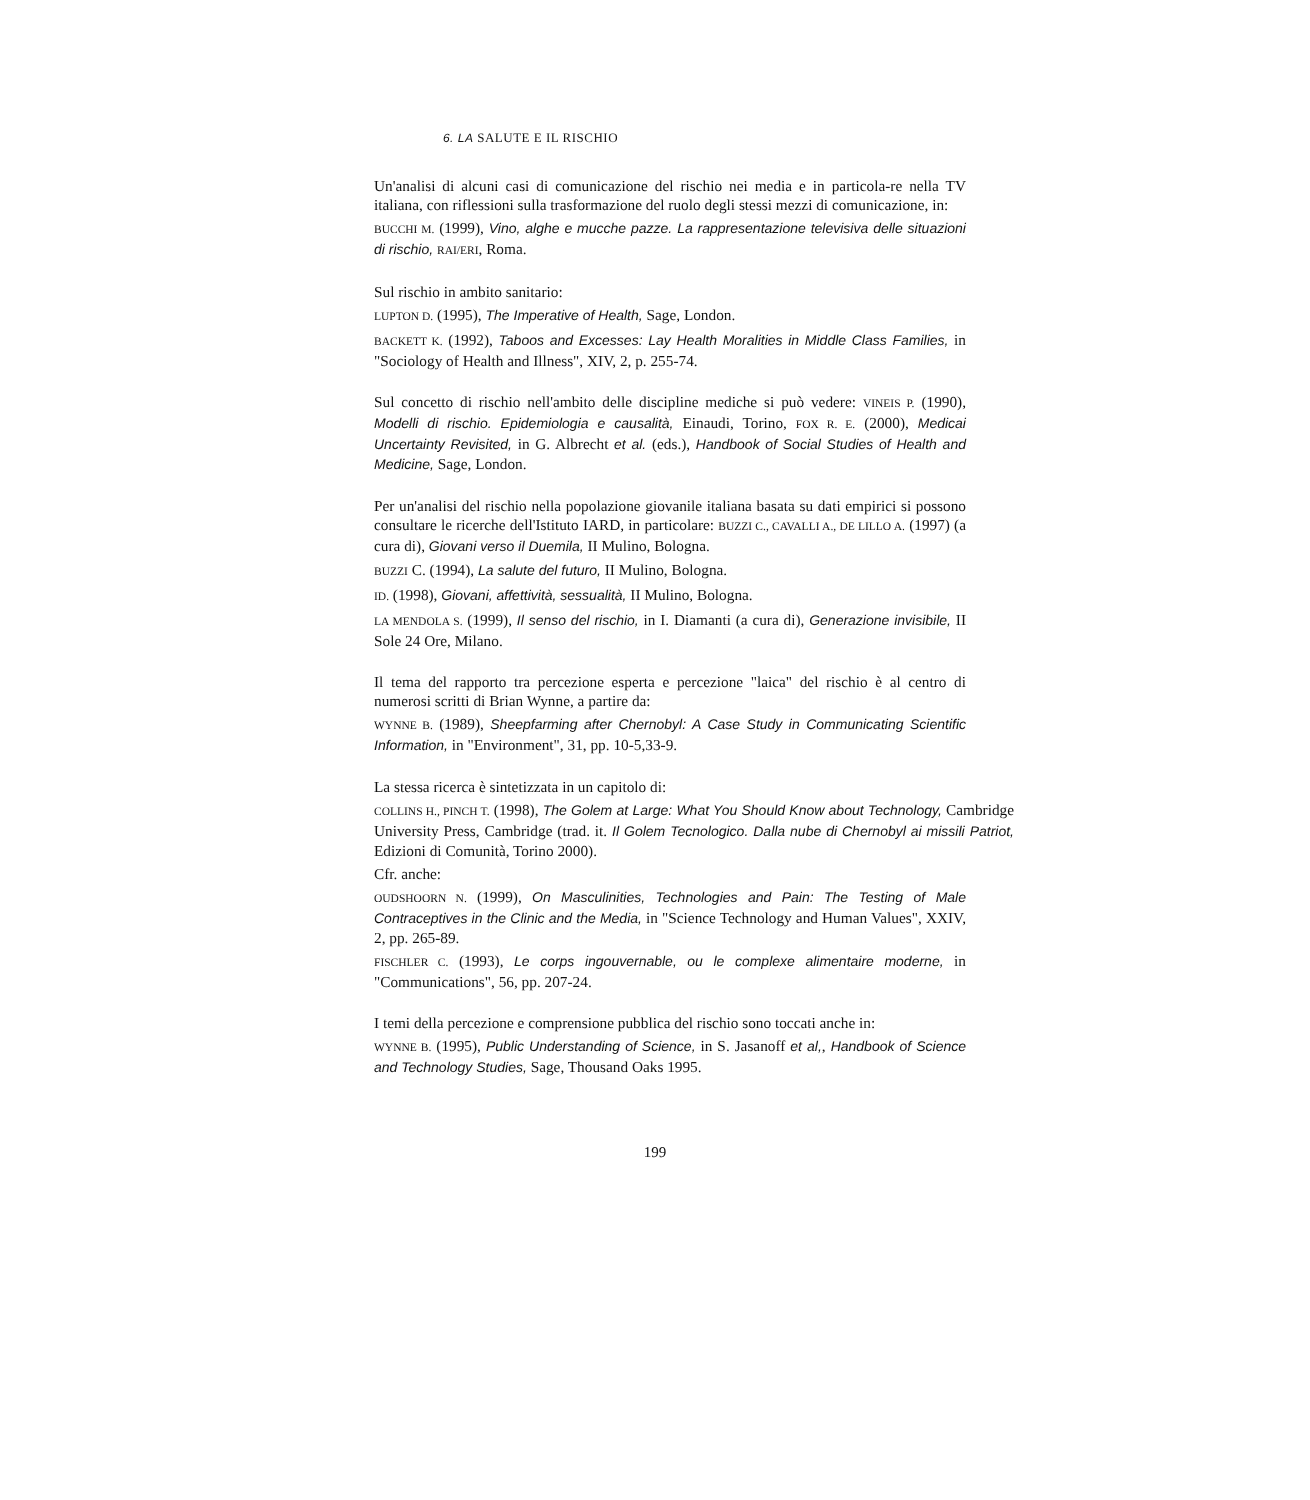6. LA SALUTE E IL RISCHIO
Un'analisi di alcuni casi di comunicazione del rischio nei media e in particola-re nella TV italiana, con riflessioni sulla trasformazione del ruolo degli stessi mezzi di comunicazione, in:
BUCCHI M. (1999), Vino, alghe e mucche pazze. La rappresentazione televisiva delle situazioni di rischio, RAI/ERI, Roma.
Sul rischio in ambito sanitario:
LUPTON D. (1995), The Imperative of Health, Sage, London.
BACKETT K. (1992), Taboos and Excesses: Lay Health Moralities in Middle Class Families, in "Sociology of Health and Illness", XIV, 2, p. 255-74.
Sul concetto di rischio nell'ambito delle discipline mediche si può vedere: VINEIS P. (1990), Modelli di rischio. Epidemiologia e causalità, Einaudi, Torino, FOX R. E. (2000), Medicai Uncertainty Revisited, in G. Albrecht et al. (eds.), Handbook of Social Studies of Health and Medicine, Sage, London.
Per un'analisi del rischio nella popolazione giovanile italiana basata su dati empirici si possono consultare le ricerche dell'Istituto IARD, in particolare: BUZZI C., CAVALLI A., DE LILLO A. (1997) (a cura di), Giovani verso il Duemila, II Mulino, Bologna.
BUZZI C. (1994), La salute del futuro, II Mulino, Bologna.
ID. (1998), Giovani, affettività, sessualità, II Mulino, Bologna.
LA MENDOLA S. (1999), Il senso del rischio, in I. Diamanti (a cura di), Generazione invisibile, II Sole 24 Ore, Milano.
Il tema del rapporto tra percezione esperta e percezione "laica" del rischio è al centro di numerosi scritti di Brian Wynne, a partire da:
WYNNE B. (1989), Sheepfarming after Chernobyl: A Case Study in Communicating Scientific Information, in "Environment", 31, pp. 10-5,33-9.
La stessa ricerca è sintetizzata in un capitolo di:
COLLINS H., PINCH T. (1998), The Golem at Large: What You Should Know about Technology, Cambridge University Press, Cambridge (trad. it. Il Golem Tecnologico. Dalla nube di Chernobyl ai missili Patriot, Edizioni di Comunità, Torino 2000).
Cfr. anche:
OUDSHOORN N. (1999), On Masculinities, Technologies and Pain: The Testing of Male Contraceptives in the Clinic and the Media, in "Science Technology and Human Values", XXIV, 2, pp. 265-89.
FISCHLER C. (1993), Le corps ingouvernable, ou le complexe alimentaire moderne, in "Communications", 56, pp. 207-24.
I temi della percezione e comprensione pubblica del rischio sono toccati anche in:
WYNNE B. (1995), Public Understanding of Science, in S. Jasanoff et al,, Handbook of Science and Technology Studies, Sage, Thousand Oaks 1995.
199